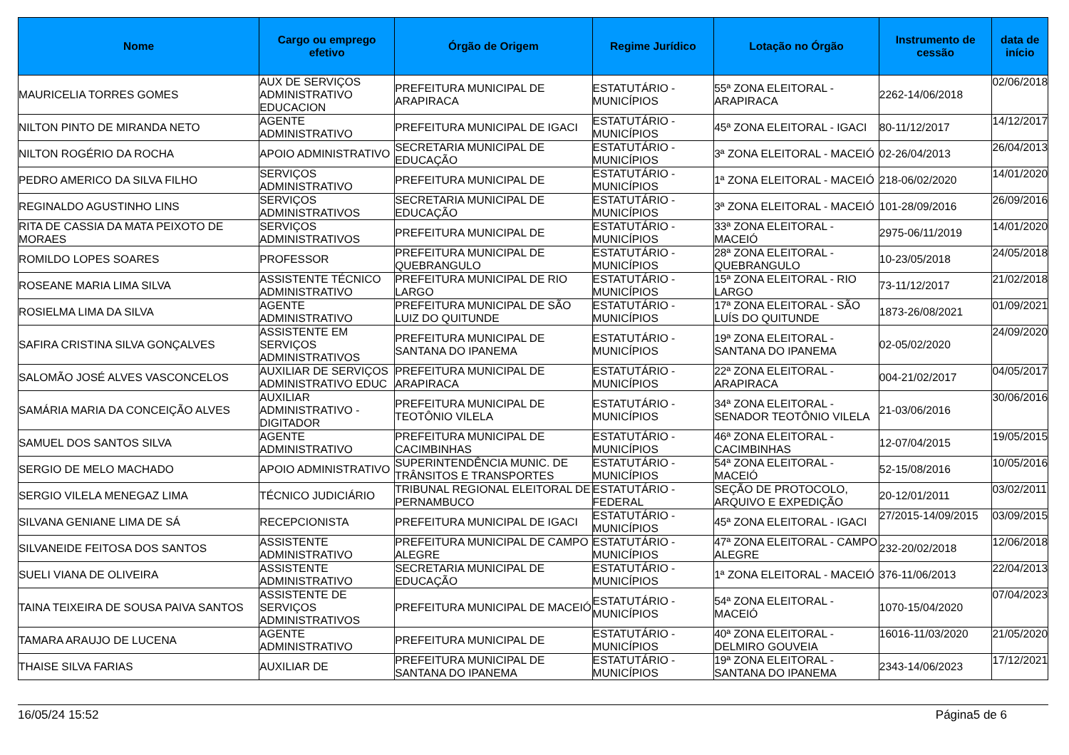| Nome | Cargo ou emprego efetivo | Órgão de Origem | Regime Jurídico | Lotação no Órgão | Instrumento de cessão | data de início |
| --- | --- | --- | --- | --- | --- | --- |
| MAURICELIA TORRES GOMES | AUX DE SERVIÇOS ADMINISTRATIVO EDUCACION | PREFEITURA MUNICIPAL DE ARAPIRACA | ESTATUTÁRIO - MUNICÍPIOS | 55ª ZONA ELEITORAL - ARAPIRACA | 2262-14/06/2018 | 02/06/2018 |
| NILTON PINTO DE MIRANDA NETO | AGENTE ADMINISTRATIVO | PREFEITURA MUNICIPAL DE IGACI | ESTATUTÁRIO - MUNICÍPIOS | 45ª ZONA ELEITORAL - IGACI | 80-11/12/2017 | 14/12/2017 |
| NILTON ROGÉRIO DA ROCHA | APOIO ADMINISTRATIVO | SECRETARIA MUNICIPAL DE EDUCAÇÃO | ESTATUTÁRIO - MUNICÍPIOS | 3ª ZONA ELEITORAL - MACEIÓ | 02-26/04/2013 | 26/04/2013 |
| PEDRO AMERICO DA SILVA FILHO | SERVIÇOS ADMINISTRATIVO | PREFEITURA MUNICIPAL DE | ESTATUTÁRIO - MUNICÍPIOS | 1ª ZONA ELEITORAL - MACEIÓ | 218-06/02/2020 | 14/01/2020 |
| REGINALDO AGUSTINHO LINS | SERVIÇOS ADMINISTRATIVOS | SECRETARIA MUNICIPAL DE EDUCAÇÃO | ESTATUTÁRIO - MUNICÍPIOS | 3ª ZONA ELEITORAL - MACEIÓ | 101-28/09/2016 | 26/09/2016 |
| RITA DE CASSIA DA MATA PEIXOTO DE MORAES | SERVIÇOS ADMINISTRATIVOS | PREFEITURA MUNICIPAL DE | ESTATUTÁRIO - MUNICÍPIOS | 33ª ZONA ELEITORAL - MACEIÓ | 2975-06/11/2019 | 14/01/2020 |
| ROMILDO LOPES SOARES | PROFESSOR | PREFEITURA MUNICIPAL DE QUEBRANGULO | ESTATUTÁRIO - MUNICÍPIOS | 28ª ZONA ELEITORAL - QUEBRANGULO | 10-23/05/2018 | 24/05/2018 |
| ROSEANE MARIA LIMA SILVA | ASSISTENTE TÉCNICO ADMINISTRATIVO | PREFEITURA MUNICIPAL DE RIO LARGO | ESTATUTÁRIO - MUNICÍPIOS | 15ª ZONA ELEITORAL - RIO LARGO | 73-11/12/2017 | 21/02/2018 |
| ROSIELMA LIMA DA SILVA | AGENTE ADMINISTRATIVO | PREFEITURA MUNICIPAL DE SÃO LUIZ DO QUITUNDE | ESTATUTÁRIO - MUNICÍPIOS | 17ª ZONA ELEITORAL - SÃO LUÍS DO QUITUNDE | 1873-26/08/2021 | 01/09/2021 |
| SAFIRA CRISTINA SILVA GONÇALVES | ASSISTENTE EM SERVIÇOS ADMINISTRATIVOS | PREFEITURA MUNICIPAL DE SANTANA DO IPANEMA | ESTATUTÁRIO - MUNICÍPIOS | 19ª ZONA ELEITORAL - SANTANA DO IPANEMA | 02-05/02/2020 | 24/09/2020 |
| SALOMÃO JOSÉ ALVES VASCONCELOS | AUXILIAR DE SERVIÇOS ADMINISTRATIVO EDUC | PREFEITURA MUNICIPAL DE ARAPIRACA | ESTATUTÁRIO - MUNICÍPIOS | 22ª ZONA ELEITORAL - ARAPIRACA | 004-21/02/2017 | 04/05/2017 |
| SAMÁRIA MARIA DA CONCEIÇÃO ALVES | AUXILIAR ADMINISTRATIVO - DIGITADOR | PREFEITURA MUNICIPAL DE TEOTÔNIO VILELA | ESTATUTÁRIO - MUNICÍPIOS | 34ª ZONA ELEITORAL - SENADOR TEOTÔNIO VILELA | 21-03/06/2016 | 30/06/2016 |
| SAMUEL DOS SANTOS SILVA | AGENTE ADMINISTRATIVO | PREFEITURA MUNICIPAL DE CACIMBINHAS | ESTATUTÁRIO - MUNICÍPIOS | 46ª ZONA ELEITORAL - CACIMBINHAS | 12-07/04/2015 | 19/05/2015 |
| SERGIO DE MELO MACHADO | APOIO ADMINISTRATIVO | SUPERINTENDÊNCIA MUNIC. DE TRÂNSITOS E TRANSPORTES | ESTATUTÁRIO - MUNICÍPIOS | 54ª ZONA ELEITORAL - MACEIÓ | 52-15/08/2016 | 10/05/2016 |
| SERGIO VILELA MENEGAZ LIMA | TÉCNICO JUDICIÁRIO | TRIBUNAL REGIONAL ELEITORAL DE PERNAMBUCO | ESTATUTÁRIO - FEDERAL | SEÇÃO DE PROTOCOLO, ARQUIVO E EXPEDIÇÃO | 20-12/01/2011 | 03/02/2011 |
| SILVANA GENIANE LIMA DE SÁ | RECEPCIONISTA | PREFEITURA MUNICIPAL DE IGACI | ESTATUTÁRIO - MUNICÍPIOS | 45ª ZONA ELEITORAL - IGACI | 27/2015-14/09/2015 | 03/09/2015 |
| SILVANEIDE FEITOSA DOS SANTOS | ASSISTENTE ADMINISTRATIVO | PREFEITURA MUNICIPAL DE CAMPO ALEGRE | ESTATUTÁRIO - MUNICÍPIOS | 47ª ZONA ELEITORAL - CAMPO ALEGRE | 232-20/02/2018 | 12/06/2018 |
| SUELI VIANA DE OLIVEIRA | ASSISTENTE ADMINISTRATIVO | SECRETARIA MUNICIPAL DE EDUCAÇÃO | ESTATUTÁRIO - MUNICÍPIOS | 1ª ZONA ELEITORAL - MACEIÓ | 376-11/06/2013 | 22/04/2013 |
| TAINA TEIXEIRA DE SOUSA PAIVA SANTOS | ASSISTENTE DE SERVIÇOS ADMINISTRATIVOS | PREFEITURA MUNICIPAL DE MACEIÓ | ESTATUTÁRIO - MUNICÍPIOS | 54ª ZONA ELEITORAL - MACEIÓ | 1070-15/04/2020 | 07/04/2023 |
| TAMARA ARAUJO DE LUCENA | AGENTE ADMINISTRATIVO | PREFEITURA MUNICIPAL DE | ESTATUTÁRIO - MUNICÍPIOS | 40ª ZONA ELEITORAL - DELMIRO GOUVEIA | 16016-11/03/2020 | 21/05/2020 |
| THAISE SILVA FARIAS | AUXILIAR DE | PREFEITURA MUNICIPAL DE SANTANA DO IPANEMA | ESTATUTÁRIO - MUNICÍPIOS | 19ª ZONA ELEITORAL - SANTANA DO IPANEMA | 2343-14/06/2023 | 17/12/2021 |
16/05/24 15:52 Página5 de 6